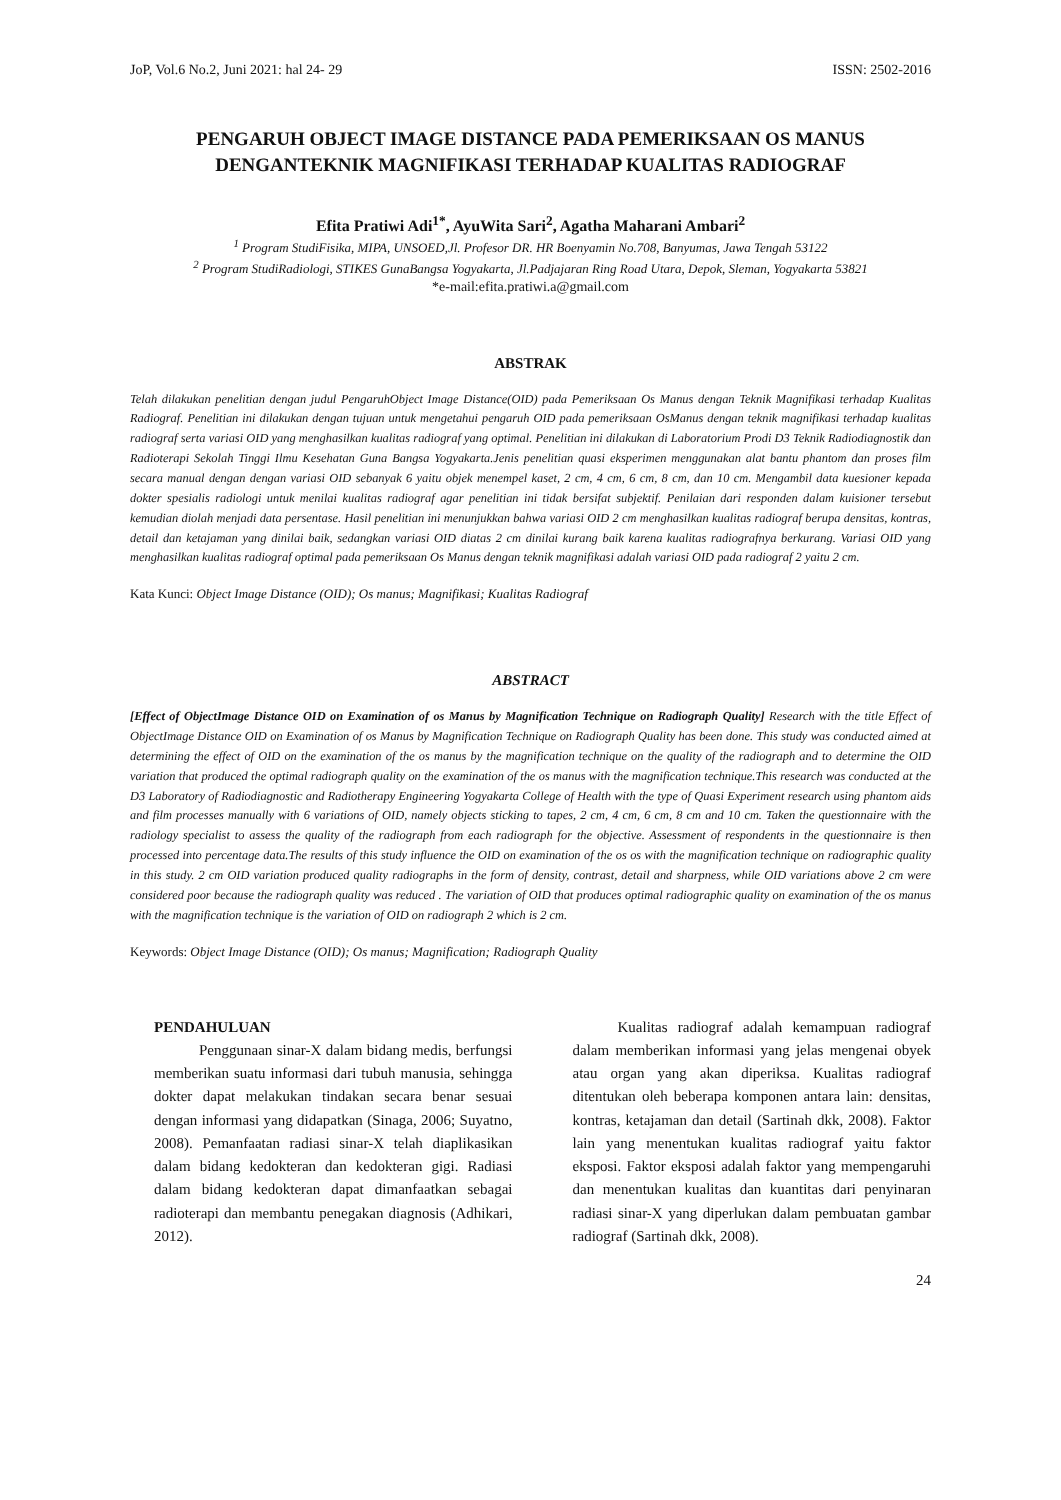JoP, Vol.6 No.2, Juni 2021: hal 24- 29 ISSN: 2502-2016
PENGARUH OBJECT IMAGE DISTANCE PADA PEMERIKSAAN OS MANUS
DENGANTEKNIK MAGNIFIKASI TERHADAP KUALITAS RADIOGRAF
Efita Pratiwi Adi<sup>1*</sup>, AyuWita Sari<sup>2</sup>, Agatha Maharani Ambari<sup>2</sup>
<sup>1</sup> Program StudiFisika, MIPA, UNSOED,Jl. Profesor DR. HR Boenyamin No.708, Banyumas, Jawa Tengah 53122
<sup>2</sup> Program StudiRadiologi, STIKES GunaBangsa Yogyakarta, Jl.Padjajaran Ring Road Utara, Depok, Sleman, Yogyakarta 53821
*e-mail:efita.pratiwi.a@gmail.com
ABSTRAK
Telah dilakukan penelitian dengan judul PengaruhObject Image Distance(OID) pada Pemeriksaan Os Manus dengan Teknik Magnifikasi terhadap Kualitas Radiograf. Penelitian ini dilakukan dengan tujuan untuk mengetahui pengaruh OID pada pemeriksaan OsManus dengan teknik magnifikasi terhadap kualitas radiograf serta variasi OID yang menghasilkan kualitas radiograf yang optimal. Penelitian ini dilakukan di Laboratorium Prodi D3 Teknik Radiodiagnostik dan Radioterapi Sekolah Tinggi Ilmu Kesehatan Guna Bangsa Yogyakarta.Jenis penelitian quasi eksperimen menggunakan alat bantu phantom dan proses film secara manual dengan dengan variasi OID sebanyak 6 yaitu objek menempel kaset, 2 cm, 4 cm, 6 cm, 8 cm, dan 10 cm. Mengambil data kuesioner kepada dokter spesialis radiologi untuk menilai kualitas radiograf agar penelitian ini tidak bersifat subjektif. Penilaian dari responden dalam kuisioner tersebut kemudian diolah menjadi data persentase. Hasil penelitian ini menunjukkan bahwa variasi OID 2 cm menghasilkan kualitas radiograf berupa densitas, kontras, detail dan ketajaman yang dinilai baik, sedangkan variasi OID diatas 2 cm dinilai kurang baik karena kualitas radiografnya berkurang. Variasi OID yang menghasilkan kualitas radiograf optimal pada pemeriksaan Os Manus dengan teknik magnifikasi adalah variasi OID pada radiograf 2 yaitu 2 cm.
Kata Kunci: Object Image Distance (OID); Os manus; Magnifikasi; Kualitas Radiograf
ABSTRACT
[Effect of ObjectImage Distance OID on Examination of os Manus by Magnification Technique on Radiograph Quality] Research with the title Effect of ObjectImage Distance OID on Examination of os Manus by Magnification Technique on Radiograph Quality has been done. This study was conducted aimed at determining the effect of OID on the examination of the os manus by the magnification technique on the quality of the radiograph and to determine the OID variation that produced the optimal radiograph quality on the examination of the os manus with the magnification technique.This research was conducted at the D3 Laboratory of Radiodiagnostic and Radiotherapy Engineering Yogyakarta College of Health with the type of Quasi Experiment research using phantom aids and film processes manually with 6 variations of OID, namely objects sticking to tapes, 2 cm, 4 cm, 6 cm, 8 cm and 10 cm. Taken the questionnaire with the radiology specialist to assess the quality of the radiograph from each radiograph for the objective. Assessment of respondents in the questionnaire is then processed into percentage data.The results of this study influence the OID on examination of the os os with the magnification technique on radiographic quality in this study. 2 cm OID variation produced quality radiographs in the form of density, contrast, detail and sharpness, while OID variations above 2 cm were considered poor because the radiograph quality was reduced . The variation of OID that produces optimal radiographic quality on examination of the os manus with the magnification technique is the variation of OID on radiograph 2 which is 2 cm.
Keywords: Object Image Distance (OID); Os manus; Magnification; Radiograph Quality
PENDAHULUAN
   Penggunaan sinar-X dalam bidang medis, berfungsi memberikan suatu informasi dari tubuh manusia, sehingga dokter dapat melakukan tindakan secara benar sesuai dengan informasi yang didapatkan (Sinaga, 2006; Suyatno, 2008). Pemanfaatan radiasi sinar-X telah diaplikasikan dalam bidang kedokteran dan kedokteran gigi. Radiasi dalam bidang kedokteran dapat dimanfaatkan sebagai radioterapi dan membantu penegakan diagnosis (Adhikari, 2012).
   Kualitas radiograf adalah kemampuan radiograf dalam memberikan informasi yang jelas mengenai obyek atau organ yang akan diperiksa. Kualitas radiograf ditentukan oleh beberapa komponen antara lain: densitas, kontras, ketajaman dan detail (Sartinah dkk, 2008). Faktor lain yang menentukan kualitas radiograf yaitu faktor eksposi. Faktor eksposi adalah faktor yang mempengaruhi dan menentukan kualitas dan kuantitas dari penyinaran radiasi sinar-X yang diperlukan dalam pembuatan gambar radiograf (Sartinah dkk, 2008).
24